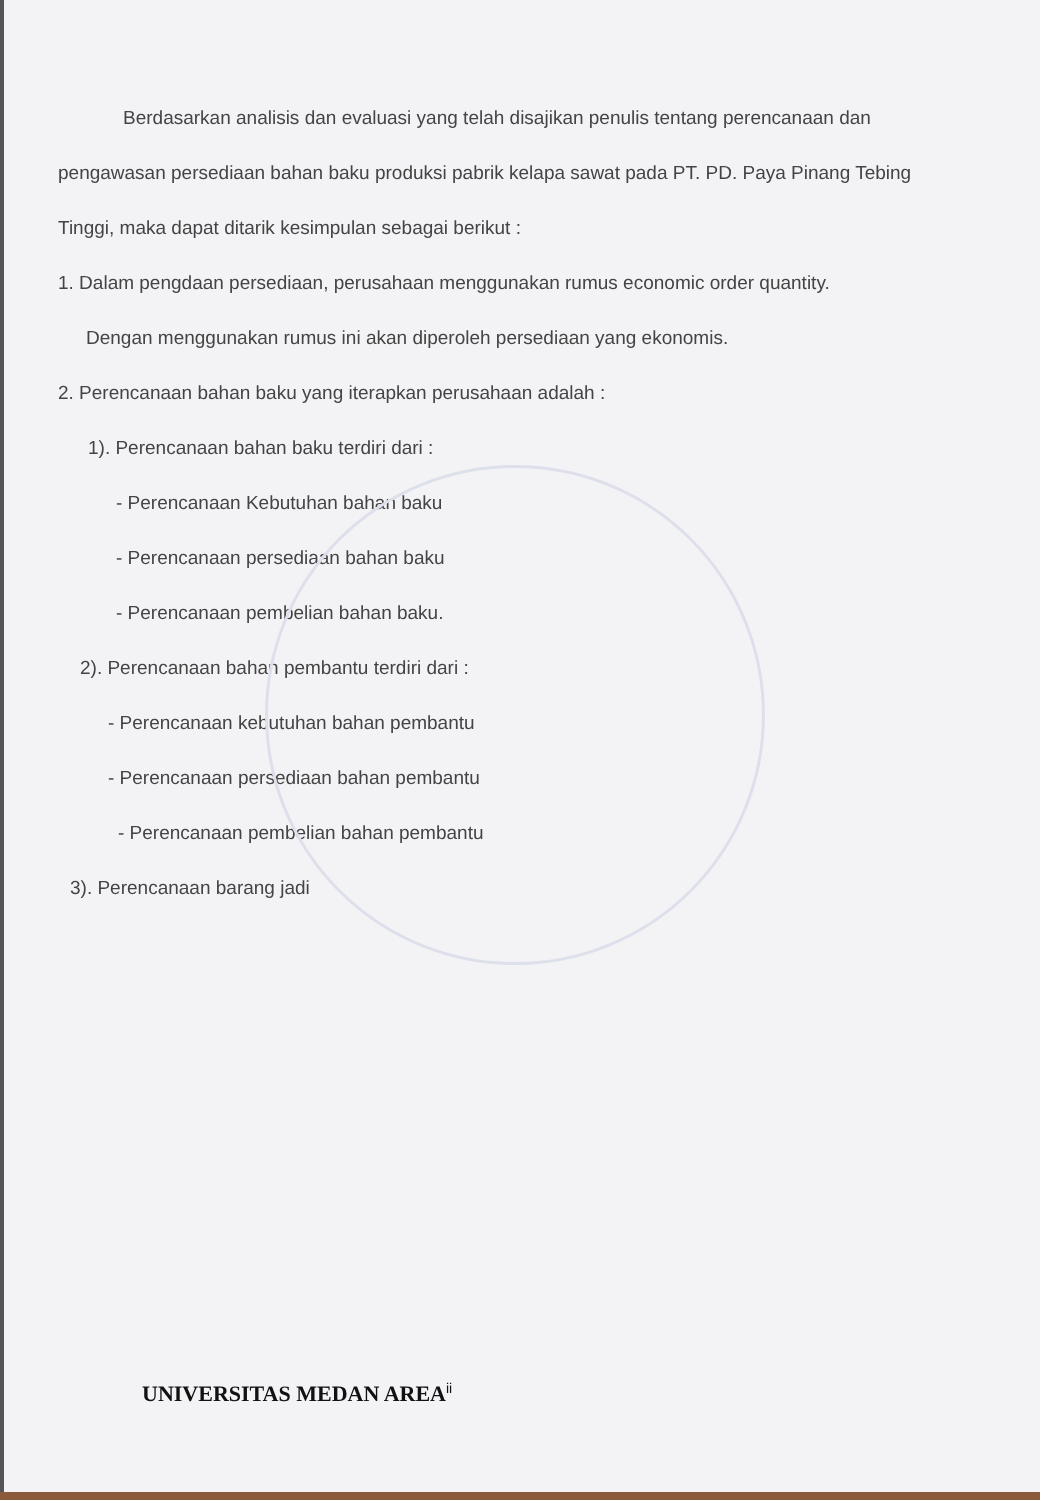Berdasarkan analisis dan evaluasi yang telah disajikan penulis tentang perencanaan dan pengawasan persediaan bahan baku produksi pabrik kelapa sawat pada PT. PD. Paya Pinang Tebing Tinggi, maka dapat ditarik kesimpulan sebagai berikut :
1. Dalam pengdaan persediaan, perusahaan menggunakan rumus economic order quantity.
Dengan menggunakan rumus ini akan diperoleh persediaan yang ekonomis.
2. Perencanaan bahan baku yang iterapkan perusahaan adalah :
1). Perencanaan bahan baku terdiri dari :
- Perencanaan Kebutuhan bahan baku
- Perencanaan persediaan bahan baku
- Perencanaan pembelian bahan baku.
2). Perencanaan bahan pembantu terdiri dari :
- Perencanaan kebutuhan bahan pembantu
- Perencanaan persediaan bahan pembantu
- Perencanaan pembelian bahan pembantu
3). Perencanaan barang jadi
UNIVERSITAS MEDAN AREA<sup>ii</sup>